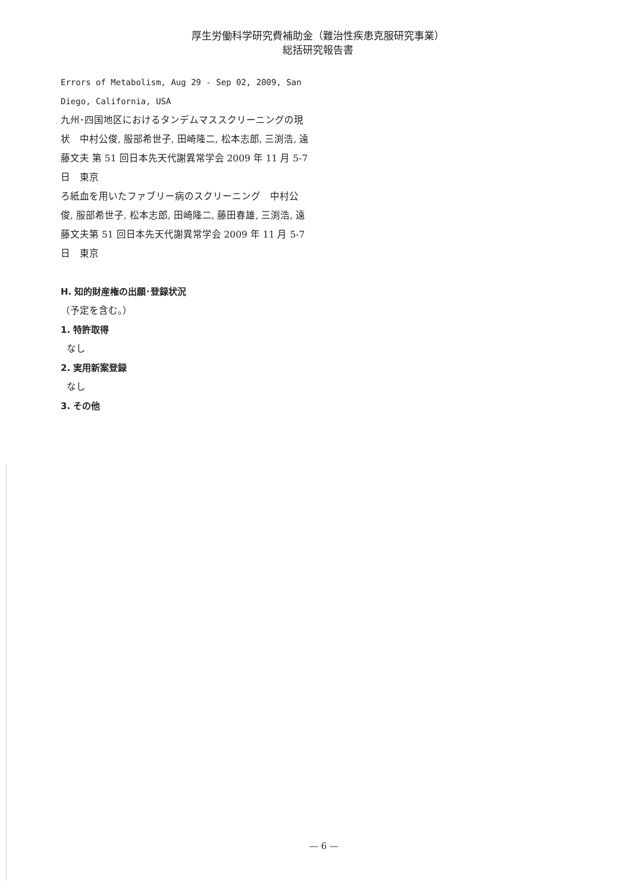厚生労働科学研究費補助金（難治性疾患克服研究事業）
総括研究報告書
Errors of Metabolism, Aug 29 - Sep 02, 2009, San Diego, California, USA
九州･四国地区におけるタンデムマススクリーニングの現状　中村公俊, 服部希世子, 田崎隆二, 松本志郎, 三渕浩, 遠藤文夫 第 51 回日本先天代謝異常学会 2009 年 11 月 5-7 日　東京
ろ紙血を用いたファブリー病のスクリーニング　中村公俊, 服部希世子, 松本志郎, 田崎隆二, 藤田春雄, 三渕浩, 遠藤文夫第 51 回日本先天代謝異常学会 2009 年 11 月 5-7 日　東京
H. 知的財産権の出願･登録状況
（予定を含む。）
1. 特許取得
なし
2. 実用新案登録
なし
3. その他
— 6 —